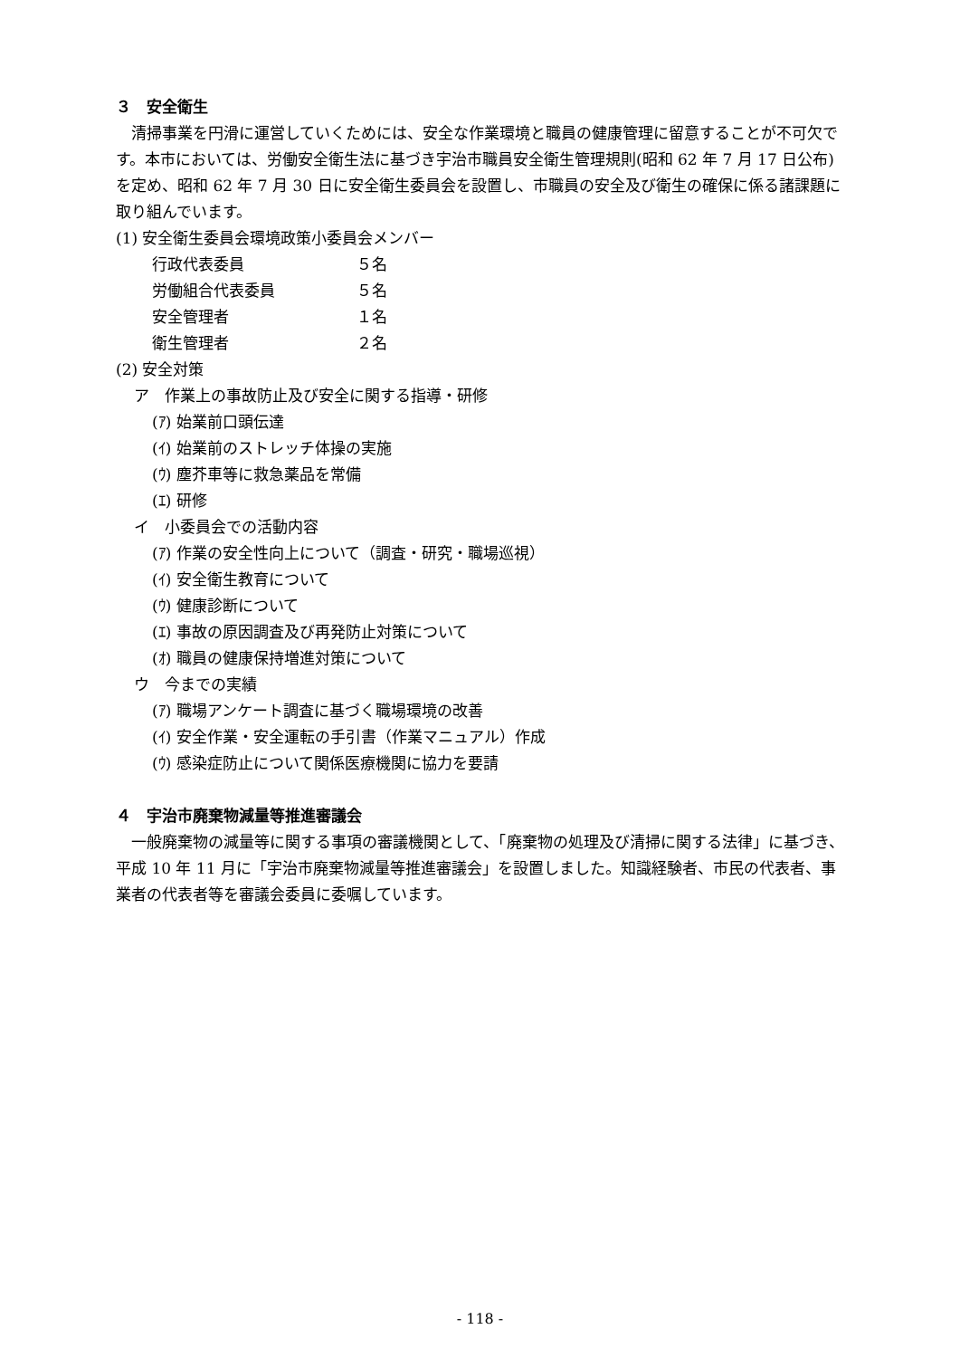３　安全衛生
　清掃事業を円滑に運営していくためには、安全な作業環境と職員の健康管理に留意することが不可欠です。本市においては、労働安全衛生法に基づき宇治市職員安全衛生管理規則(昭和 62 年 7 月 17 日公布)を定め、昭和 62 年 7 月 30 日に安全衛生委員会を設置し、市職員の安全及び衛生の確保に係る諸課題に取り組んでいます。
(1) 安全衛生委員会環境政策小委員会メンバー
行政代表委員 ５名
労働組合代表委員 ５名
安全管理者 １名
衛生管理者 ２名
(2) 安全対策
ア　作業上の事故防止及び安全に関する指導・研修
(ｱ) 始業前口頭伝達
(ｲ) 始業前のストレッチ体操の実施
(ｳ) 塵芥車等に救急薬品を常備
(ｴ) 研修
イ　小委員会での活動内容
(ｱ) 作業の安全性向上について（調査・研究・職場巡視）
(ｲ) 安全衛生教育について
(ｳ) 健康診断について
(ｴ) 事故の原因調査及び再発防止対策について
(ｵ) 職員の健康保持増進対策について
ウ　今までの実績
(ｱ) 職場アンケート調査に基づく職場環境の改善
(ｲ) 安全作業・安全運転の手引書（作業マニュアル）作成
(ｳ) 感染症防止について関係医療機関に協力を要請
４　宇治市廃棄物減量等推進審議会
　一般廃棄物の減量等に関する事項の審議機関として、「廃棄物の処理及び清掃に関する法律」に基づき、平成 10 年 11 月に「宇治市廃棄物減量等推進審議会」を設置しました。知識経験者、市民の代表者、事業者の代表者等を審議会委員に委嘱しています。
- 118 -